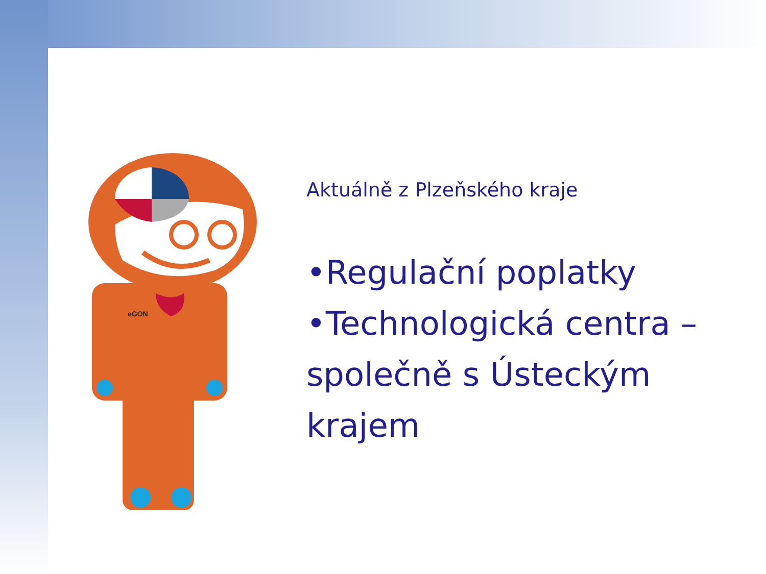eGON
Aktuálně z Plzeňského kraje
•Regulační poplatky
•Technologická centra – společně s Ústeckým krajem